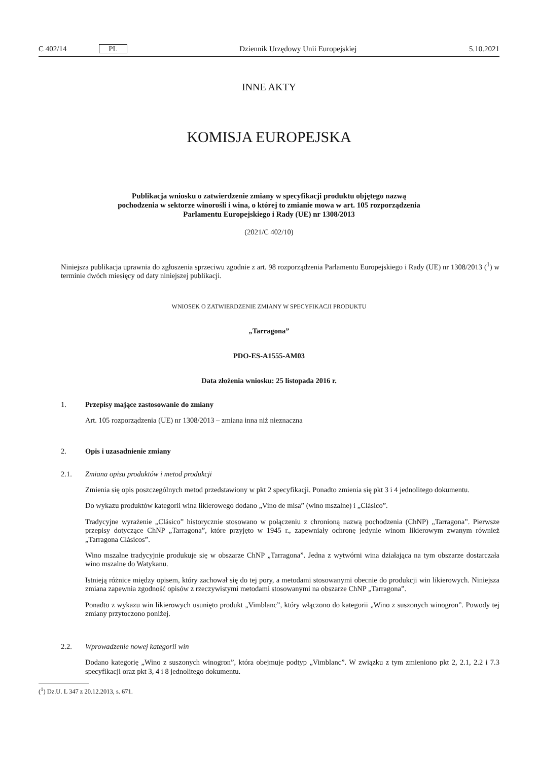C 402/14 PL Dziennik Urzędowy Unii Europejskiej 5.10.2021
INNE AKTY
KOMISJA EUROPEJSKA
Publikacja wniosku o zatwierdzenie zmiany w specyfikacji produktu objętego nazwą pochodzenia w sektorze winorośli i wina, o której to zmianie mowa w art. 105 rozporządzenia Parlamentu Europejskiego i Rady (UE) nr 1308/2013
(2021/C 402/10)
Niniejsza publikacja uprawnia do zgłoszenia sprzeciwu zgodnie z art. 98 rozporządzenia Parlamentu Europejskiego i Rady (UE) nr 1308/2013 (<sup>1</sup>) w terminie dwóch miesięcy od daty niniejszej publikacji.
WNIOSEK O ZATWIERDZENIE ZMIANY W SPECYFIKACJI PRODUKTU
„Tarragona”
PDO-ES-A1555-AM03
Data złożenia wniosku: 25 listopada 2016 r.
1. Przepisy mające zastosowanie do zmiany
Art. 105 rozporządzenia (UE) nr 1308/2013 – zmiana inna niż nieznaczna
2. Opis i uzasadnienie zmiany
2.1. Zmiana opisu produktów i metod produkcji
Zmienia się opis poszczególnych metod przedstawiony w pkt 2 specyfikacji. Ponadto zmienia się pkt 3 i 4 jednolitego dokumentu.
Do wykazu produktów kategorii wina likierowego dodano „Vino de misa” (wino mszalne) i „Clásico”.
Tradycyjne wyrażenie „Clásico” historycznie stosowano w połączeniu z chronioną nazwą pochodzenia (ChNP) „Tarragona”. Pierwsze przepisy dotyczące ChNP „Tarragona”, które przyjęto w 1945 r., zapewniały ochronę jedynie winom likierowym zwanym również „Tarragona Clásicos”.
Wino mszalne tradycyjnie produkuje się w obszarze ChNP „Tarragona”. Jedna z wytwórni wina działająca na tym obszarze dostarczała wino mszalne do Watykanu.
Istnieją różnice między opisem, który zachował się do tej pory, a metodami stosowanymi obecnie do produkcji win likierowych. Niniejsza zmiana zapewnia zgodność opisów z rzeczywistymi metodami stosowanymi na obszarze ChNP „Tarragona”.
Ponadto z wykazu win likierowych usunięto produkt „Vimblanc”, który włączono do kategorii „Wino z suszonych winogron”. Powody tej zmiany przytoczono poniżej.
2.2. Wprowadzenie nowej kategorii win
Dodano kategorię „Wino z suszonych winogron”, która obejmuje podtyp „Vimblanc”. W związku z tym zmieniono pkt 2, 2.1, 2.2 i 7.3 specyfikacji oraz pkt 3, 4 i 8 jednolitego dokumentu.
(<sup>1</sup>) Dz.U. L 347 z 20.12.2013, s. 671.